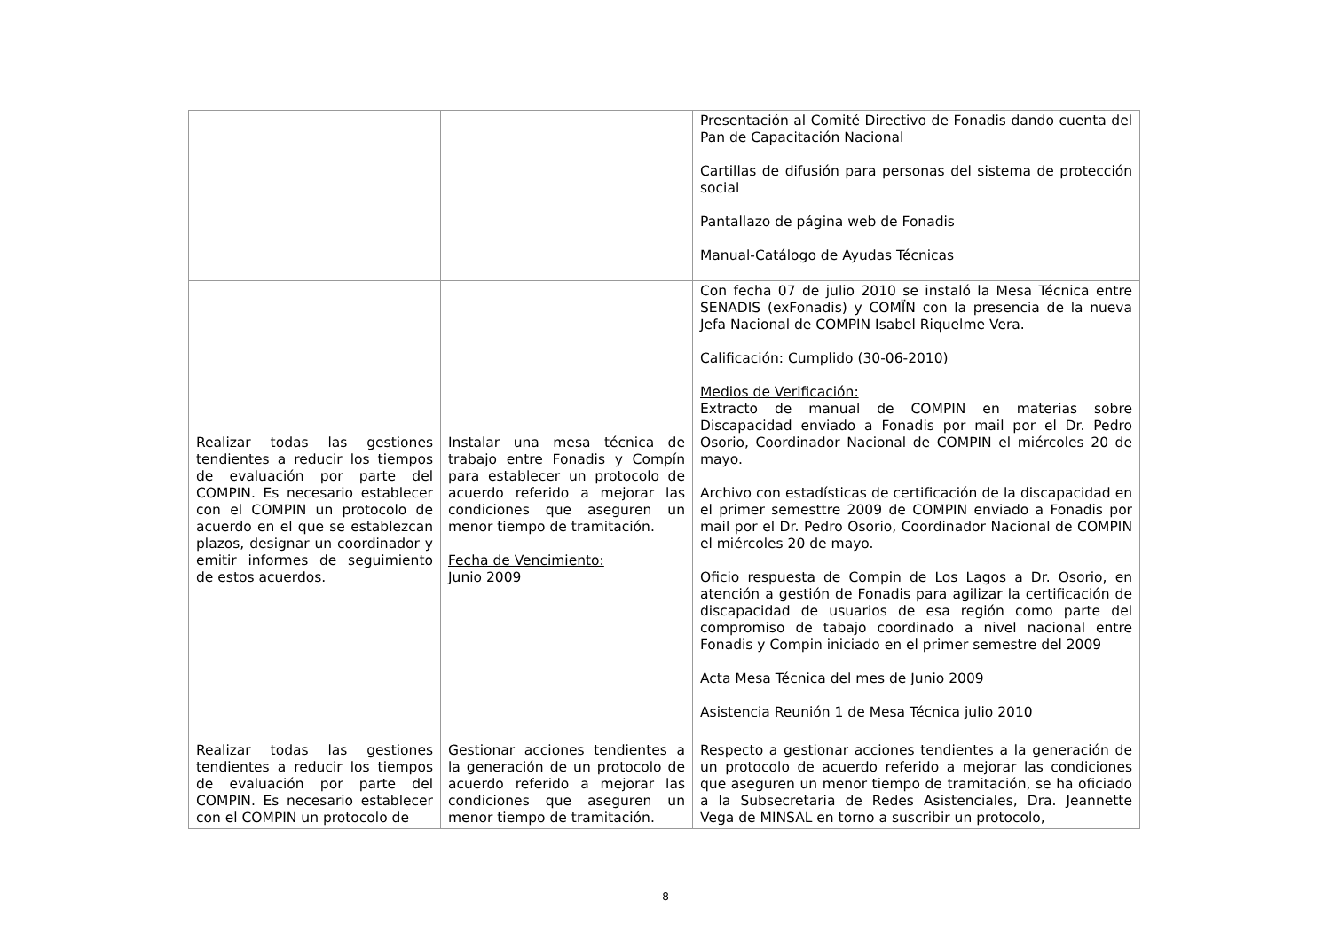| | | Presentación al Comité Directivo de Fonadis dando cuenta del Pan de Capacitación Nacional Cartillas de difusión para personas del sistema de protección social Pantallazo de página web de Fonadis Manual-Catálogo de Ayudas Técnicas |
| Realizar todas las gestiones tendientes a reducir los tiempos de evaluación por parte del COMPIN. Es necesario establecer con el COMPIN un protocolo de acuerdo en el que se establezcan plazos, designar un coordinador y emitir informes de seguimiento de estos acuerdos. | Instalar una mesa técnica de trabajo entre Fonadis y Compín para establecer un protocolo de acuerdo referido a mejorar las condiciones que aseguren un menor tiempo de tramitación. Fecha de Vencimiento: Junio 2009 | Con fecha 07 de julio 2010 se instaló la Mesa Técnica entre SENADIS (exFonadis) y COMÏN con la presencia de la nueva Jefa Nacional de COMPIN Isabel Riquelme Vera. Calificación: Cumplido (30-06-2010) Medios de Verificación: Extracto de manual de COMPIN en materias sobre Discapacidad enviado a Fonadis por mail por el Dr. Pedro Osorio, Coordinador Nacional de COMPIN el miércoles 20 de mayo. Archivo con estadísticas de certificación de la discapacidad en el primer semesttre 2009 de COMPIN enviado a Fonadis por mail por el Dr. Pedro Osorio, Coordinador Nacional de COMPIN el miércoles 20 de mayo. Oficio respuesta de Compin de Los Lagos a Dr. Osorio, en atención a gestión de Fonadis para agilizar la certificación de discapacidad de usuarios de esa región como parte del compromiso de tabajo coordinado a nivel nacional entre Fonadis y Compin iniciado en el primer semestre del 2009 Acta Mesa Técnica del mes de Junio 2009 Asistencia Reunión 1 de Mesa Técnica julio 2010 |
| Realizar todas las gestiones tendientes a reducir los tiempos de evaluación por parte del COMPIN. Es necesario establecer con el COMPIN un protocolo de | Gestionar acciones tendientes a la generación de un protocolo de acuerdo referido a mejorar las condiciones que aseguren un menor tiempo de tramitación. | Respecto a gestionar acciones tendientes a la generación de un protocolo de acuerdo referido a mejorar las condiciones que aseguren un menor tiempo de tramitación, se ha oficiado a la Subsecretaria de Redes Asistenciales, Dra. Jeannette Vega de MINSAL en torno a suscribir un protocolo, |
8